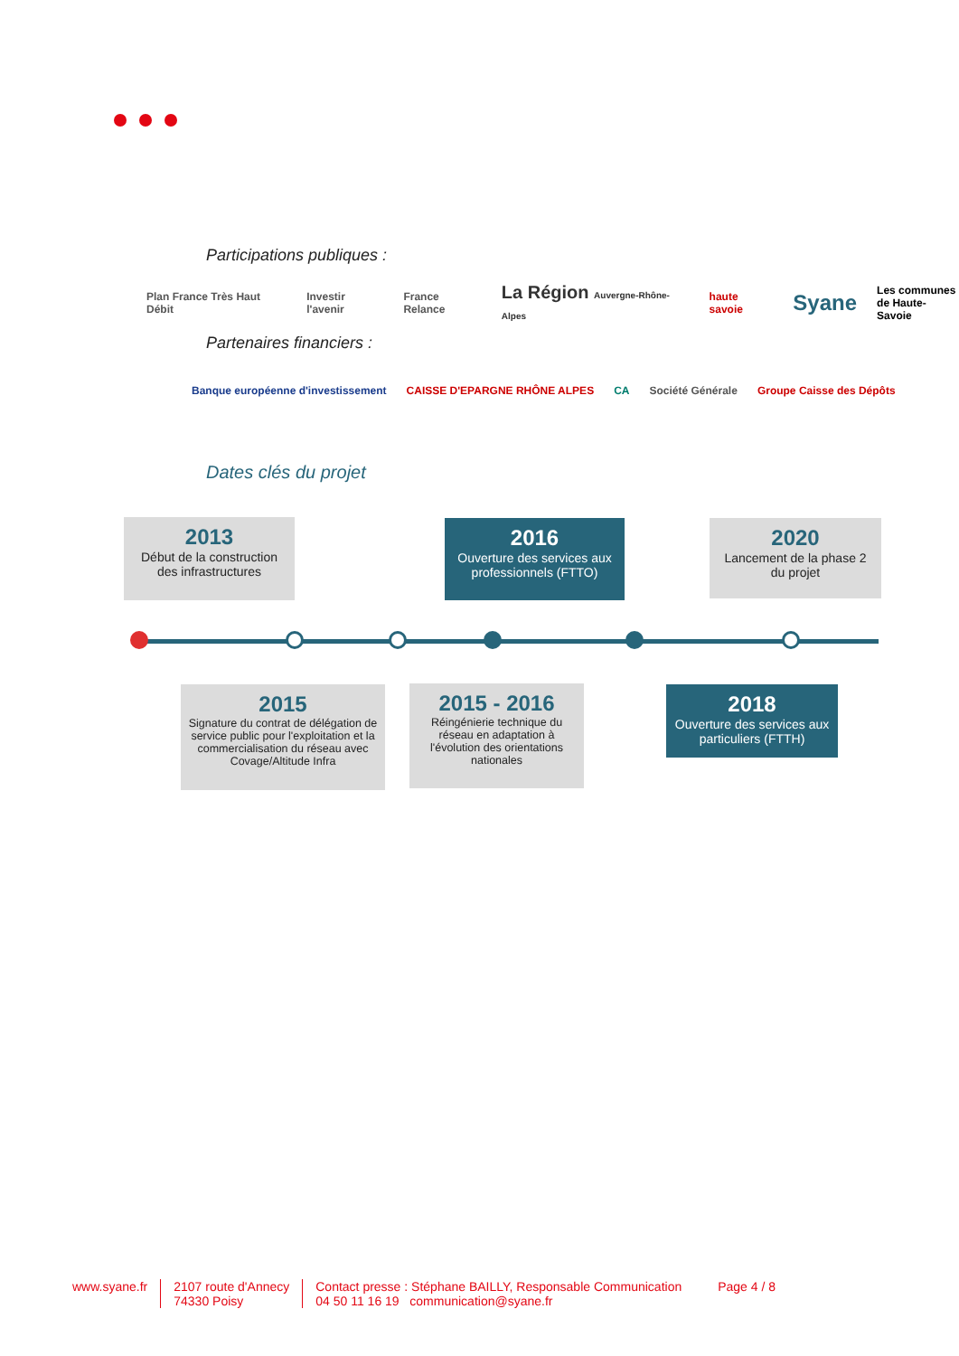Participations publiques :
Plan France Très Haut Débit Investir l'avenir France Relance La Région Auvergne-Rhône-Alpes haute savoie Syane Les communes
de Haute-Savoie
Partenaires financiers :
Banque européenne d'investissement CAISSE D'EPARGNE RHÔNE ALPES CA Société Générale Groupe Caisse des Dépôts
Dates clés du projet
2013
Début de la construction des infrastructures
2016
Ouverture des services aux professionnels (FTTO)
2020
Lancement de la phase 2 du projet
2015
Signature du contrat de délégation de service public pour l'exploitation et la commercialisation du réseau avec Covage/Altitude Infra
2015 - 2016
Réingénierie technique du réseau en adaptation à l'évolution des orientations nationales
2018
Ouverture des services aux particuliers (FTTH)
www.syane.fr 2107 route d'Annecy
74330 Poisy
Contact presse : Stéphane BAILLY, Responsable Communication
04 50 11 16 19 communication@syane.fr
Page 4 / 8